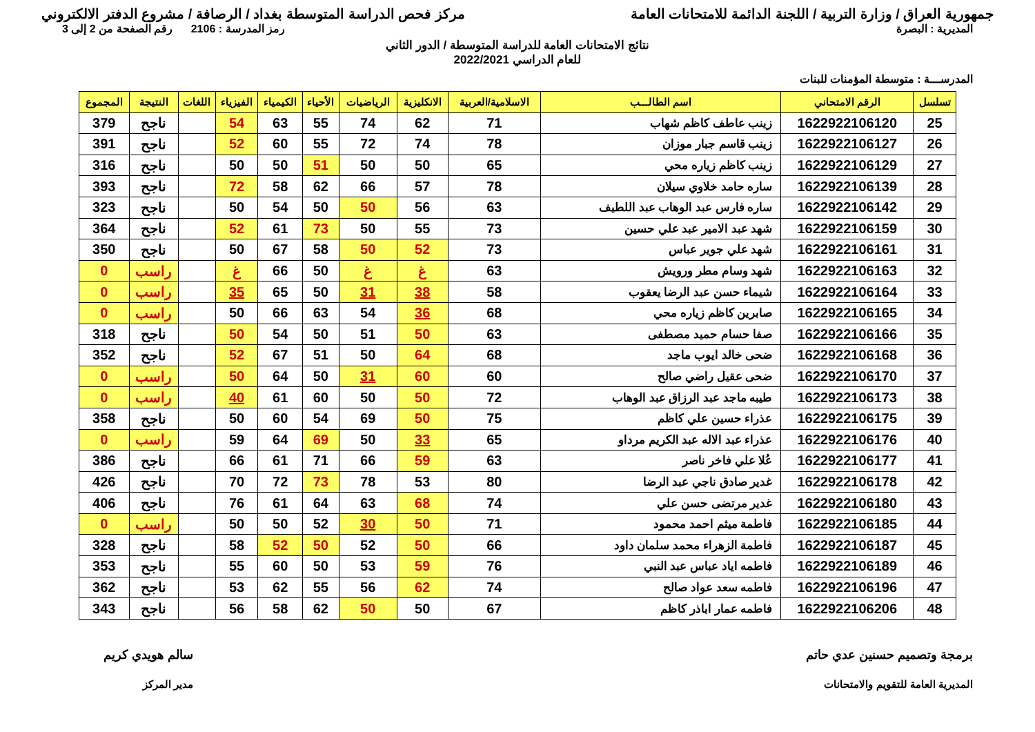جمهورية العراق / وزارة التربية / اللجنة الدائمة للامتحانات العامة
مركز فحص الدراسة المتوسطة بغداد / الرصافة / مشروع الدفتر الالكتروني
المديرية : البصرة رمز المدرسة : 2106 رقم الصفحة من 2 إلى 3
نتائج الامتحانات العامة للدراسة المتوسطة / الدور الثاني
للعام الدراسي 2022/2021
المدرســـة : متوسطة المؤمنات للبنات
| تسلسل | الرقم الامتحاني | اسم الطالـــب | الاسلامية/العربية | الانكليزية | الرياضيات | الأحياء | الكيمياء | الفيزياء | اللغات | النتيجة | المجموع |
| --- | --- | --- | --- | --- | --- | --- | --- | --- | --- | --- | --- |
| 25 | 1622922106120 | زينب عاطف كاظم شهاب | 71 | 62 | 74 | 55 | 63 | 54 | | ناجح | 379 |
| 26 | 1622922106127 | زينب قاسم جبار موزان | 78 | 74 | 72 | 55 | 60 | 52 | | ناجح | 391 |
| 27 | 1622922106129 | زينب كاظم زياره محي | 65 | 50 | 50 | 51 | 50 | 50 | | ناجح | 316 |
| 28 | 1622922106139 | ساره حامد خلاوي سيلان | 78 | 57 | 66 | 62 | 58 | 72 | | ناجح | 393 |
| 29 | 1622922106142 | ساره فارس عبد الوهاب عبد اللطيف | 63 | 56 | 50 | 50 | 54 | 50 | | ناجح | 323 |
| 30 | 1622922106159 | شهد عبد الامير عبد علي حسين | 73 | 55 | 50 | 73 | 61 | 52 | | ناجح | 364 |
| 31 | 1622922106161 | شهد علي جوير عباس | 73 | 52 | 50 | 58 | 67 | 50 | | ناجح | 350 |
| 32 | 1622922106163 | شهد وسام مطر ورويش | 63 | غ | غ | 50 | 66 | غ | | راسب | 0 |
| 33 | 1622922106164 | شيماء حسن عبد الرضا يعقوب | 58 | 38 | 31 | 50 | 65 | 35 | | راسب | 0 |
| 34 | 1622922106165 | صابرين كاظم زياره محي | 68 | 36 | 54 | 63 | 66 | 50 | | راسب | 0 |
| 35 | 1622922106166 | صفا حسام حميد مصطفى | 63 | 50 | 51 | 50 | 54 | 50 | | ناجح | 318 |
| 36 | 1622922106168 | ضحى خالد ايوب ماجد | 68 | 64 | 50 | 51 | 67 | 52 | | ناجح | 352 |
| 37 | 1622922106170 | ضحى عقيل راضي صالح | 60 | 60 | 31 | 50 | 64 | 50 | | راسب | 0 |
| 38 | 1622922106173 | طيبه ماجد عبد الرزاق عبد الوهاب | 72 | 50 | 50 | 60 | 61 | 40 | | راسب | 0 |
| 39 | 1622922106175 | عذراء حسين علي كاظم | 75 | 50 | 69 | 54 | 60 | 50 | | ناجح | 358 |
| 40 | 1622922106176 | عذراء عبد الاله عبد الكريم مرداو | 65 | 33 | 50 | 69 | 64 | 59 | | راسب | 0 |
| 41 | 1622922106177 | عُلا علي فاخر ناصر | 63 | 59 | 66 | 71 | 61 | 66 | | ناجح | 386 |
| 42 | 1622922106178 | غدير صادق ناجي عبد الرضا | 80 | 53 | 78 | 73 | 72 | 70 | | ناجح | 426 |
| 43 | 1622922106180 | غدير مرتضى حسن علي | 74 | 68 | 63 | 64 | 61 | 76 | | ناجح | 406 |
| 44 | 1622922106185 | فاطمة ميثم احمد محمود | 71 | 50 | 30 | 52 | 50 | 50 | | راسب | 0 |
| 45 | 1622922106187 | فاطمة الزهراء محمد سلمان داود | 66 | 50 | 52 | 50 | 52 | 58 | | ناجح | 328 |
| 46 | 1622922106189 | فاطمه اياد عباس عبد النبي | 76 | 59 | 53 | 50 | 60 | 55 | | ناجح | 353 |
| 47 | 1622922106196 | فاطمه سعد عواد صالح | 74 | 62 | 56 | 55 | 62 | 53 | | ناجح | 362 |
| 48 | 1622922106206 | فاطمه عمار اباذر كاظم | 67 | 50 | 50 | 62 | 58 | 56 | | ناجح | 343 |
برمجة وتصميم حسنين عدي حاتم
المديرية العامة للتقويم والامتحانات
سالم هويدي كريم
مدير المركز